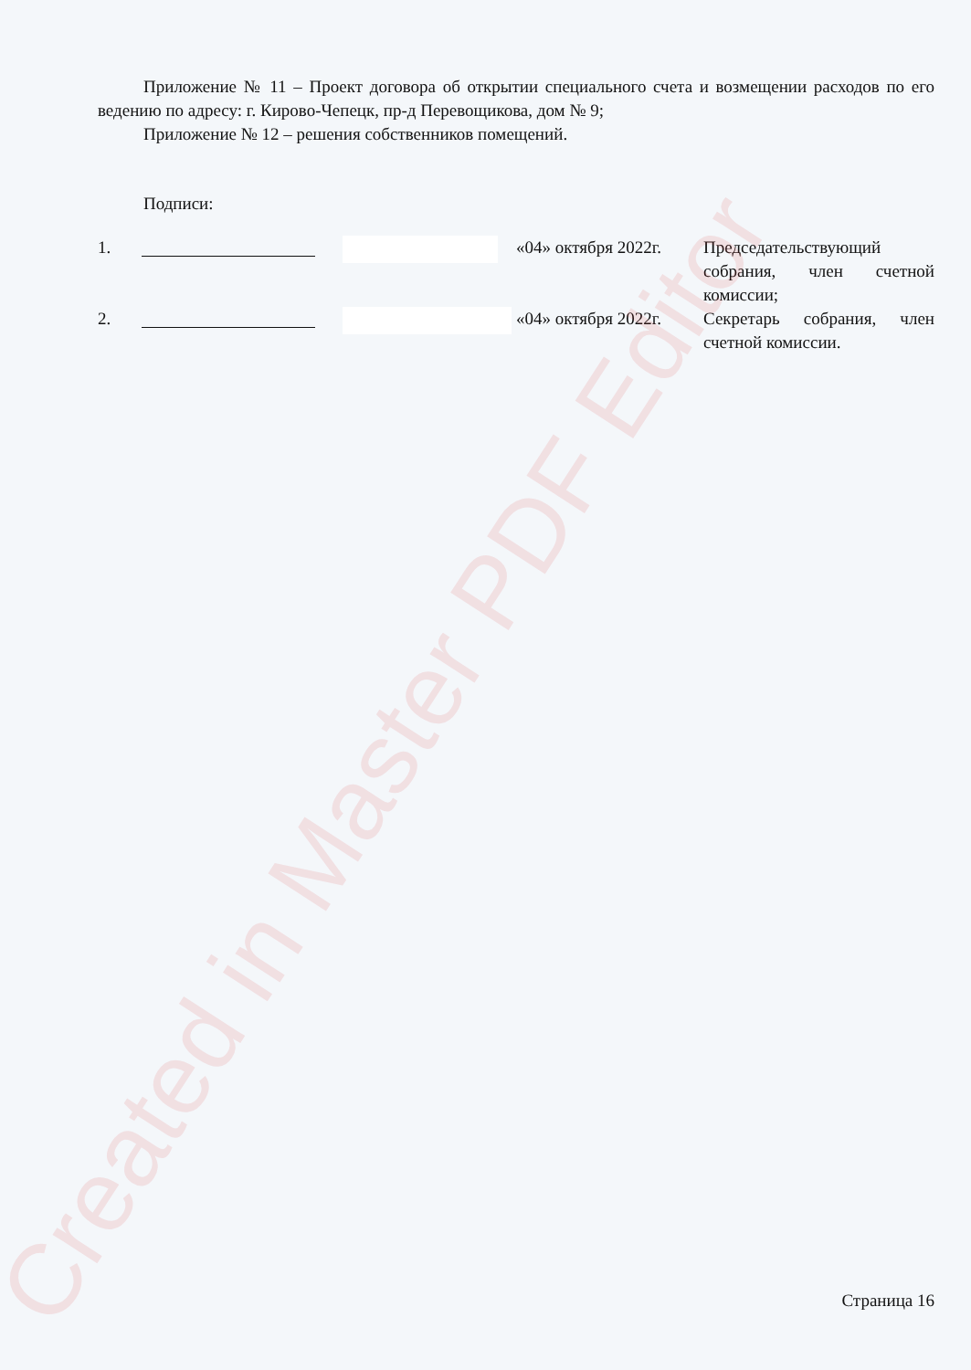Created in Master PDF Editor
Приложение № 11 – Проект договора об открытии специального счета и возмещении расходов по его ведению по адресу: г. Кирово-Чепецк, пр-д Перевощикова, дом № 9;
Приложение № 12 – решения собственников помещений.
Подписи:
| 1. | | | «04» октября 2022г. | Председательствующий собрания, член счетной комиссии; |
| 2. | | | «04» октября 2022г. | Секретарь собрания, член счетной комиссии. |
Страница 16